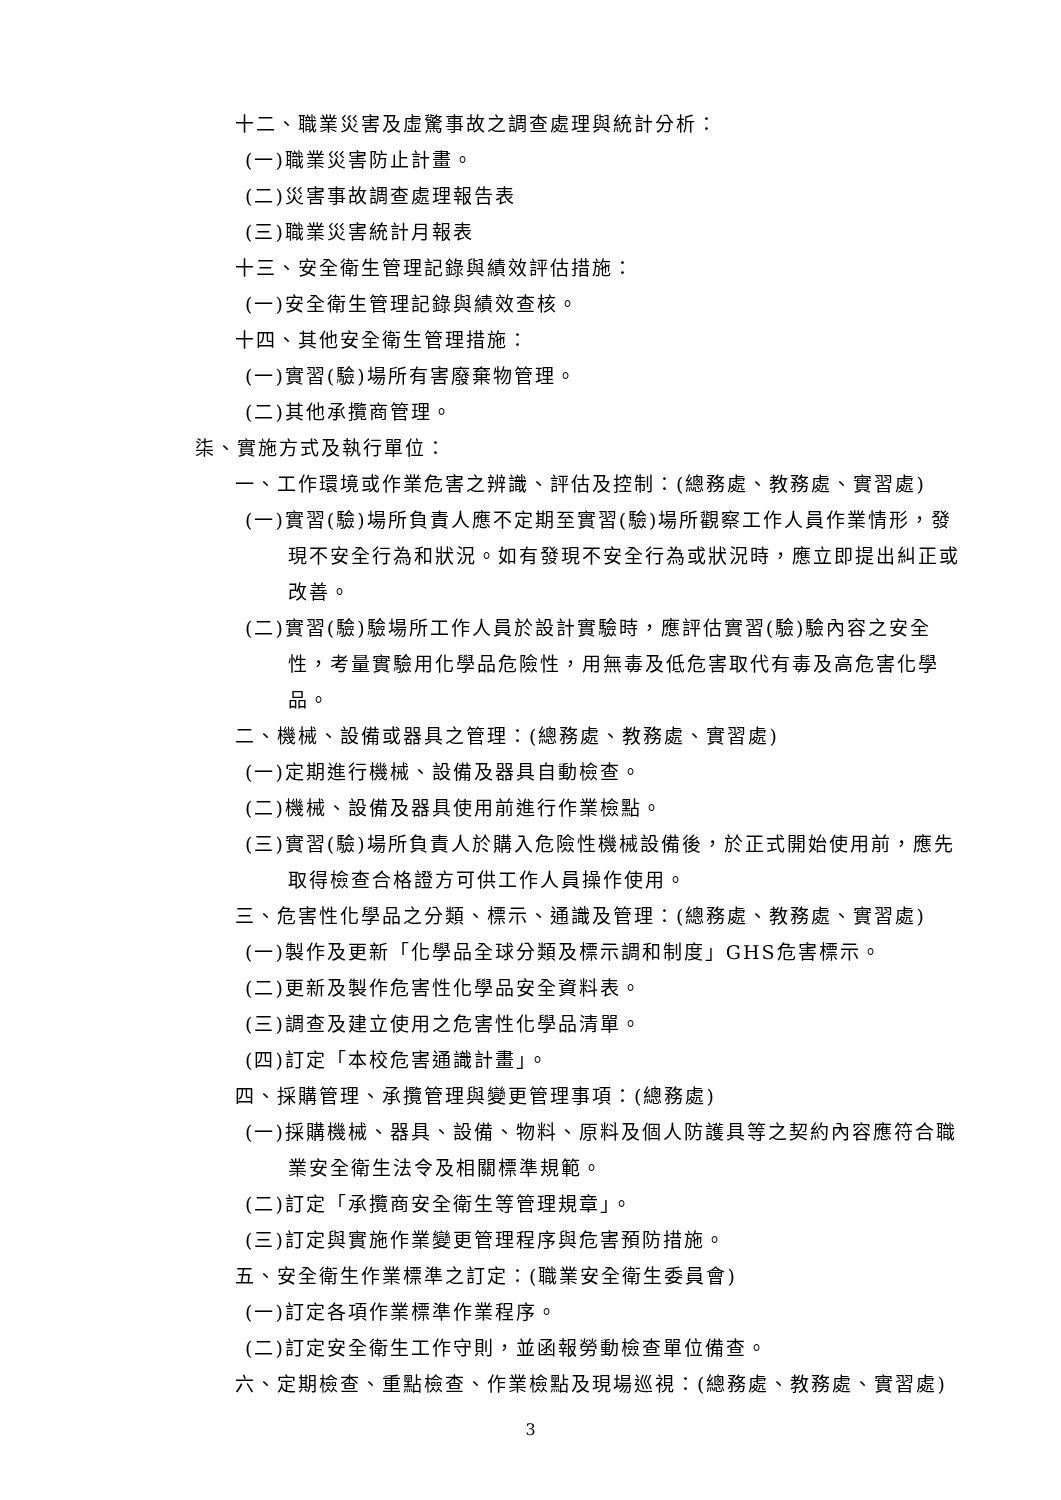十二、職業災害及虛驚事故之調查處理與統計分析：
(一)職業災害防止計畫。
(二)災害事故調查處理報告表
(三)職業災害統計月報表
十三、安全衛生管理記錄與績效評估措施：
(一)安全衛生管理記錄與績效查核。
十四、其他安全衛生管理措施：
(一)實習(驗)場所有害廢棄物管理。
(二)其他承攬商管理。
柒、實施方式及執行單位：
一、工作環境或作業危害之辨識、評估及控制：(總務處、教務處、實習處)
(一)實習(驗)場所負責人應不定期至實習(驗)場所觀察工作人員作業情形，發現不安全行為和狀況。如有發現不安全行為或狀況時，應立即提出糾正或改善。
(二)實習(驗)驗場所工作人員於設計實驗時，應評估實習(驗)驗內容之安全性，考量實驗用化學品危險性，用無毒及低危害取代有毒及高危害化學品。
二、機械、設備或器具之管理：(總務處、教務處、實習處)
(一)定期進行機械、設備及器具自動檢查。
(二)機械、設備及器具使用前進行作業檢點。
(三)實習(驗)場所負責人於購入危險性機械設備後，於正式開始使用前，應先取得檢查合格證方可供工作人員操作使用。
三、危害性化學品之分類、標示、通識及管理：(總務處、教務處、實習處)
(一)製作及更新「化學品全球分類及標示調和制度」GHS危害標示。
(二)更新及製作危害性化學品安全資料表。
(三)調查及建立使用之危害性化學品清單。
(四)訂定「本校危害通識計畫」。
四、採購管理、承攬管理與變更管理事項：(總務處)
(一)採購機械、器具、設備、物料、原料及個人防護具等之契約內容應符合職業安全衛生法令及相關標準規範。
(二)訂定「承攬商安全衛生等管理規章」。
(三)訂定與實施作業變更管理程序與危害預防措施。
五、安全衛生作業標準之訂定：(職業安全衛生委員會)
(一)訂定各項作業標準作業程序。
(二)訂定安全衛生工作守則，並函報勞動檢查單位備查。
六、定期檢查、重點檢查、作業檢點及現場巡視：(總務處、教務處、實習處)
3